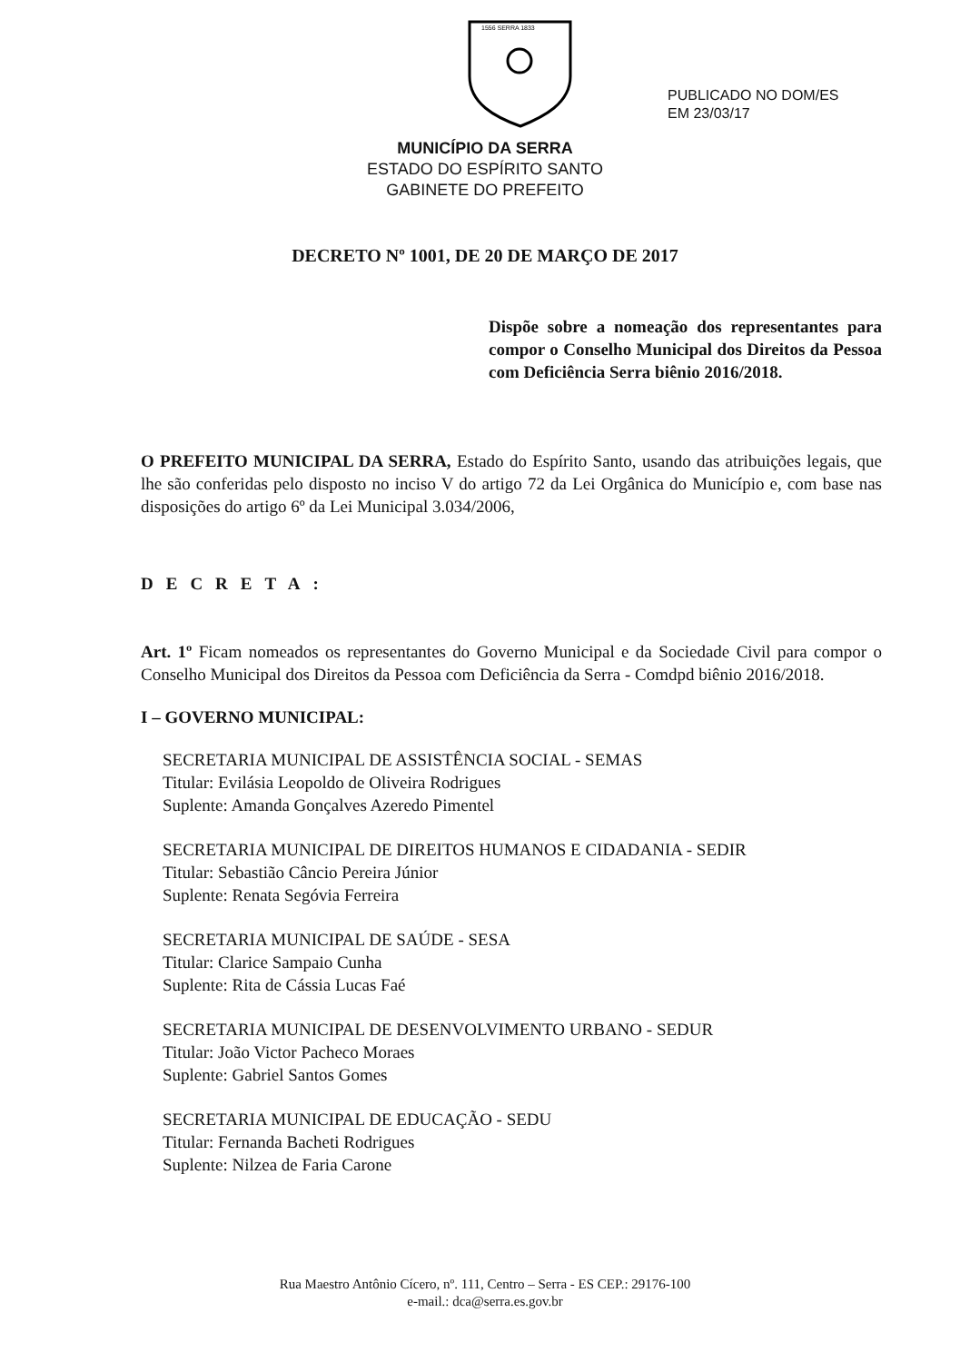1556 SERRA 1833
PUBLICADO NO DOM/ES
EM 23/03/17
MUNICÍPIO DA SERRA
ESTADO DO ESPÍRITO SANTO
GABINETE DO PREFEITO
DECRETO Nº 1001, DE 20 DE MARÇO DE 2017
Dispõe sobre a nomeação dos representantes para compor o Conselho Municipal dos Direitos da Pessoa com Deficiência Serra biênio 2016/2018.
O PREFEITO MUNICIPAL DA SERRA, Estado do Espírito Santo, usando das atribuições legais, que lhe são conferidas pelo disposto no inciso V do artigo 72 da Lei Orgânica do Município e, com base nas disposições do artigo 6º da Lei Municipal 3.034/2006,
DECRETA:
Art. 1º Ficam nomeados os representantes do Governo Municipal e da Sociedade Civil para compor o Conselho Municipal dos Direitos da Pessoa com Deficiência da Serra - Comdpd biênio 2016/2018.
I – GOVERNO MUNICIPAL:
SECRETARIA MUNICIPAL DE ASSISTÊNCIA SOCIAL - SEMAS
Titular: Evilásia Leopoldo de Oliveira Rodrigues
Suplente: Amanda Gonçalves Azeredo Pimentel
SECRETARIA MUNICIPAL DE DIREITOS HUMANOS E CIDADANIA - SEDIR
Titular: Sebastião Câncio Pereira Júnior
Suplente: Renata Segóvia Ferreira
SECRETARIA MUNICIPAL DE SAÚDE - SESA
Titular: Clarice Sampaio Cunha
Suplente: Rita de Cássia Lucas Faé
SECRETARIA MUNICIPAL DE DESENVOLVIMENTO URBANO - SEDUR
Titular: João Victor Pacheco Moraes
Suplente: Gabriel Santos Gomes
SECRETARIA MUNICIPAL DE EDUCAÇÃO - SEDU
Titular: Fernanda Bacheti Rodrigues
Suplente: Nilzea de Faria Carone
Rua Maestro Antônio Cícero, nº. 111, Centro – Serra - ES CEP.: 29176-100
e-mail.: dca@serra.es.gov.br